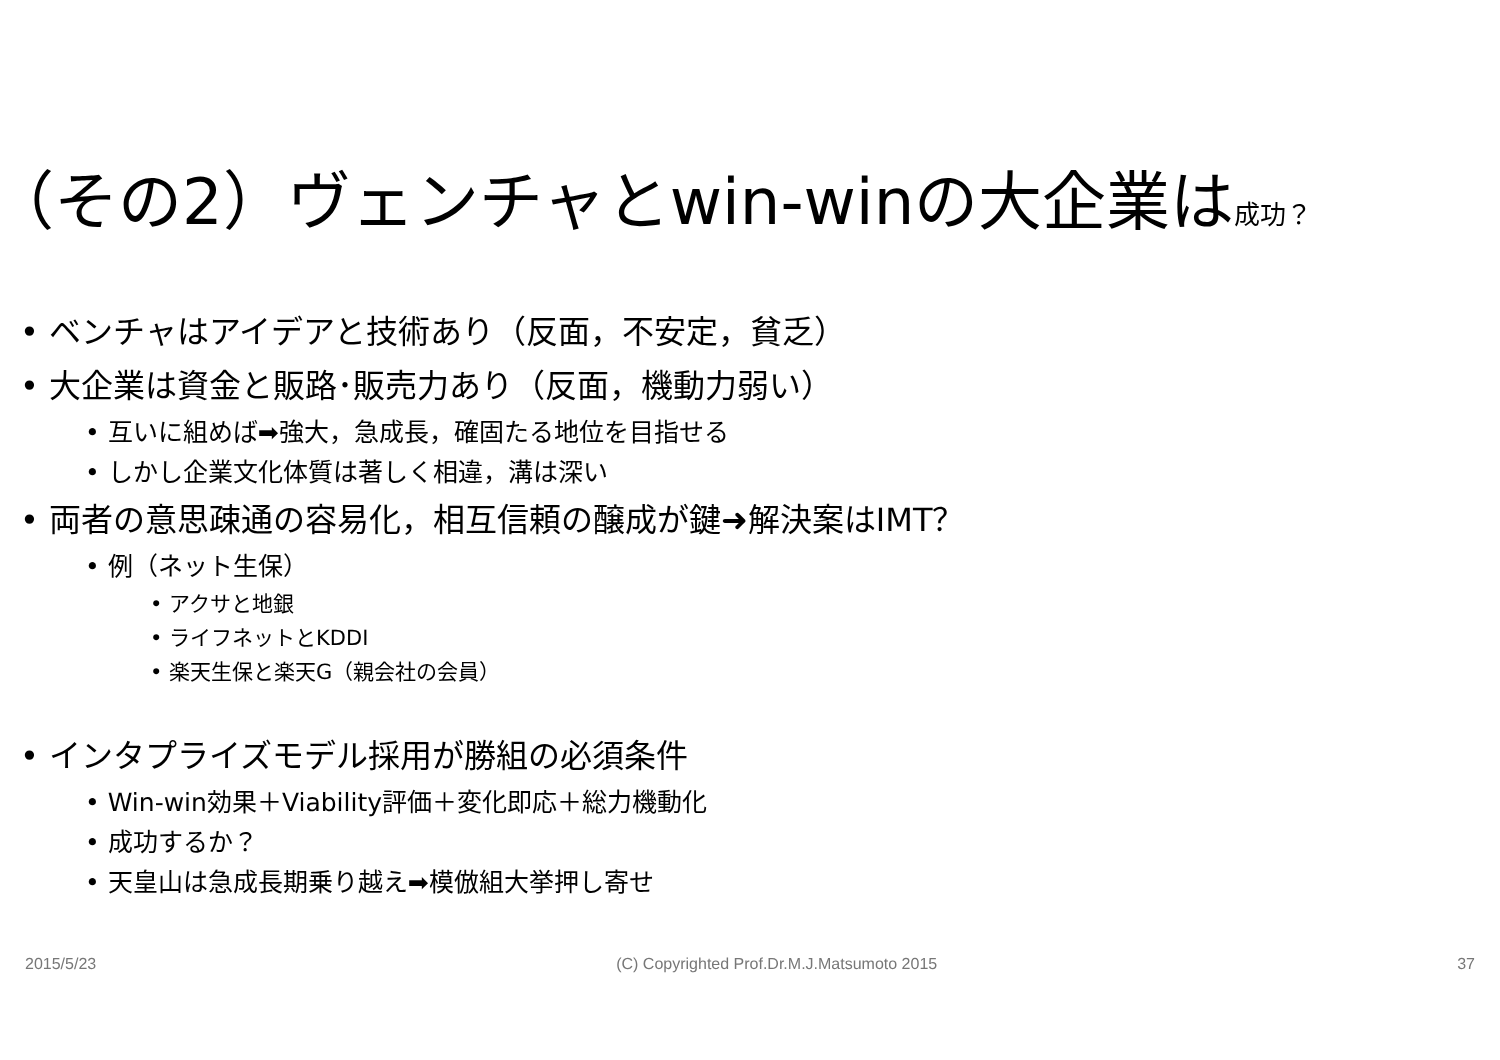（その2）ヴェンチャとwin-winの大企業は成功？
• ベンチャはアイデアと技術あり（反面，不安定，貧乏）
• 大企業は資金と販路･販売力あり（反面，機動力弱い）
• 互いに組めば➡強大，急成長，確固たる地位を目指せる
• しかし企業文化体質は著しく相違，溝は深い
• 両者の意思疎通の容易化，相互信頼の醸成が鍵➜解決案はIMT？
• 例（ネット生保）
• アクサと地銀
• ライフネットとKDDI
• 楽天生保と楽天G（親会社の会員）
• インタプライズモデル採用が勝組の必須条件
• Win-win効果＋Viability評価＋変化即応＋総力機動化
• 成功するか？
• 天皇山は急成長期乗り越え➡模倣組大挙押し寄せ
2015/5/23 (C) Copyrighted Prof.Dr.M.J.Matsumoto 2015 37